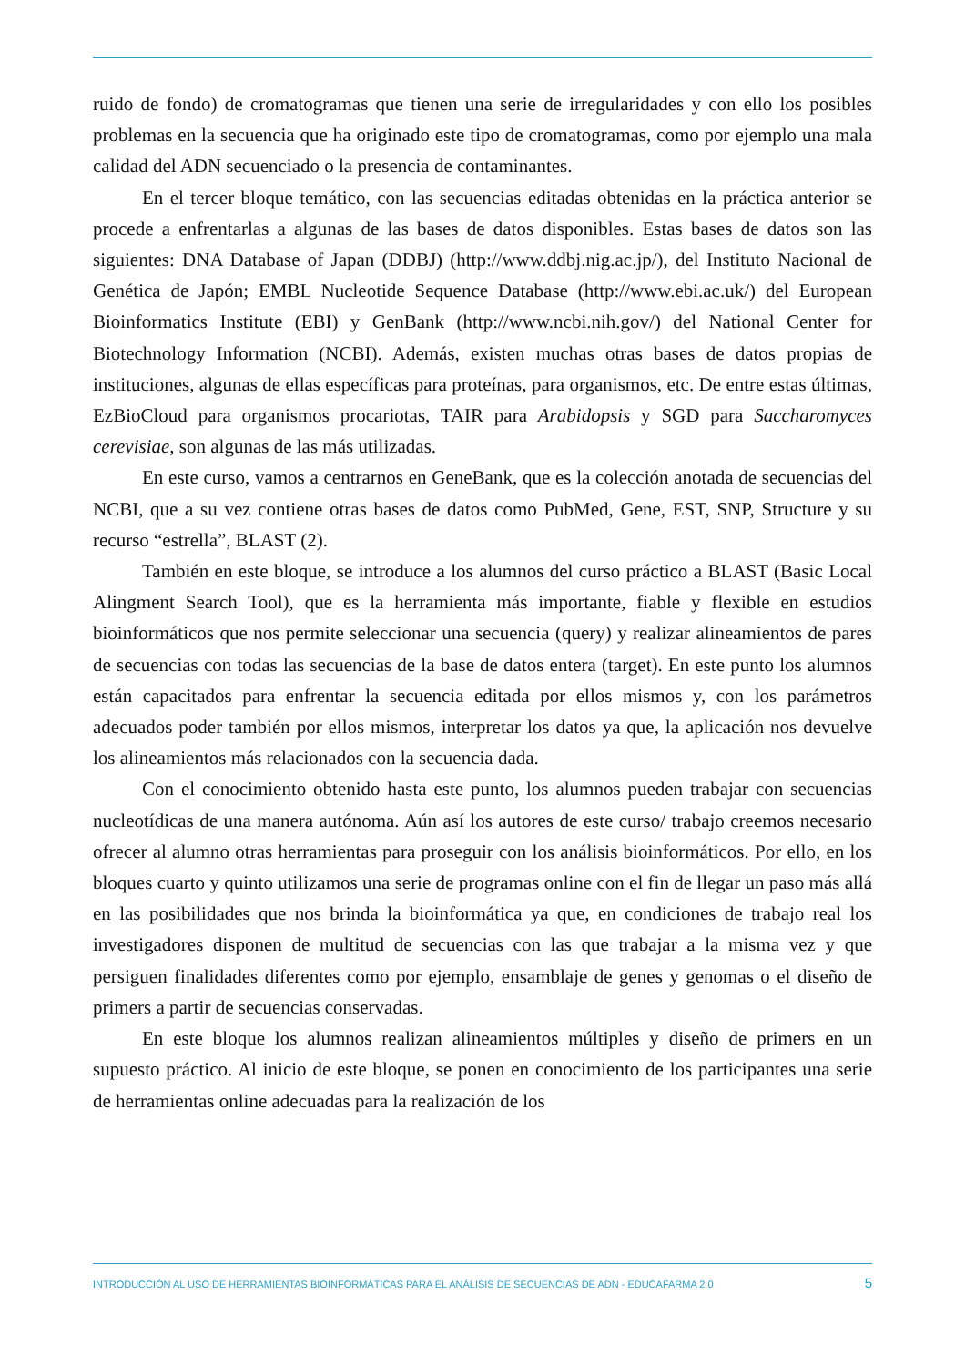ruido de fondo) de cromatogramas que tienen una serie de irregularidades y con ello los posibles problemas en la secuencia que ha originado este tipo de cromatogramas, como por ejemplo una mala calidad del ADN secuenciado o la presencia de contaminantes.
En el tercer bloque temático, con las secuencias editadas obtenidas en la práctica anterior se procede a enfrentarlas a algunas de las bases de datos disponibles. Estas bases de datos son las siguientes: DNA Database of Japan (DDBJ) (http://www.ddbj.nig.ac.jp/), del Instituto Nacional de Genética de Japón; EMBL Nucleotide Sequence Database (http://www.ebi.ac.uk/) del European Bioinformatics Institute (EBI) y GenBank (http://www.ncbi.nih.gov/) del National Center for Biotechnology Information (NCBI). Además, existen muchas otras bases de datos propias de instituciones, algunas de ellas específicas para proteínas, para organismos, etc. De entre estas últimas, EzBioCloud para organismos procariotas, TAIR para Arabidopsis y SGD para Saccharomyces cerevisiae, son algunas de las más utilizadas.
En este curso, vamos a centrarnos en GeneBank, que es la colección anotada de secuencias del NCBI, que a su vez contiene otras bases de datos como PubMed, Gene, EST, SNP, Structure y su recurso “estrella”, BLAST (2).
También en este bloque, se introduce a los alumnos del curso práctico a BLAST (Basic Local Alingment Search Tool), que es la herramienta más importante, fiable y flexible en estudios bioinformáticos que nos permite seleccionar una secuencia (query) y realizar alineamientos de pares de secuencias con todas las secuencias de la base de datos entera (target). En este punto los alumnos están capacitados para enfrentar la secuencia editada por ellos mismos y, con los parámetros adecuados poder también por ellos mismos, interpretar los datos ya que, la aplicación nos devuelve los alineamientos más relacionados con la secuencia dada.
Con el conocimiento obtenido hasta este punto, los alumnos pueden trabajar con secuencias nucleotídicas de una manera autónoma. Aún así los autores de este curso/ trabajo creemos necesario ofrecer al alumno otras herramientas para proseguir con los análisis bioinformáticos. Por ello, en los bloques cuarto y quinto utilizamos una serie de programas online con el fin de llegar un paso más allá en las posibilidades que nos brinda la bioinformática ya que, en condiciones de trabajo real los investigadores disponen de multitud de secuencias con las que trabajar a la misma vez y que persiguen finalidades diferentes como por ejemplo, ensamblaje de genes y genomas o el diseño de primers a partir de secuencias conservadas.
En este bloque los alumnos realizan alineamientos múltiples y diseño de primers en un supuesto práctico. Al inicio de este bloque, se ponen en conocimiento de los participantes una serie de herramientas online adecuadas para la realización de los
INTRODUCCIÓN AL USO DE HERRAMIENTAS BIOINFORMÁTICAS PARA EL ANÁLISIS DE SECUENCIAS DE ADN - EDUCAFARMA 2.0 5